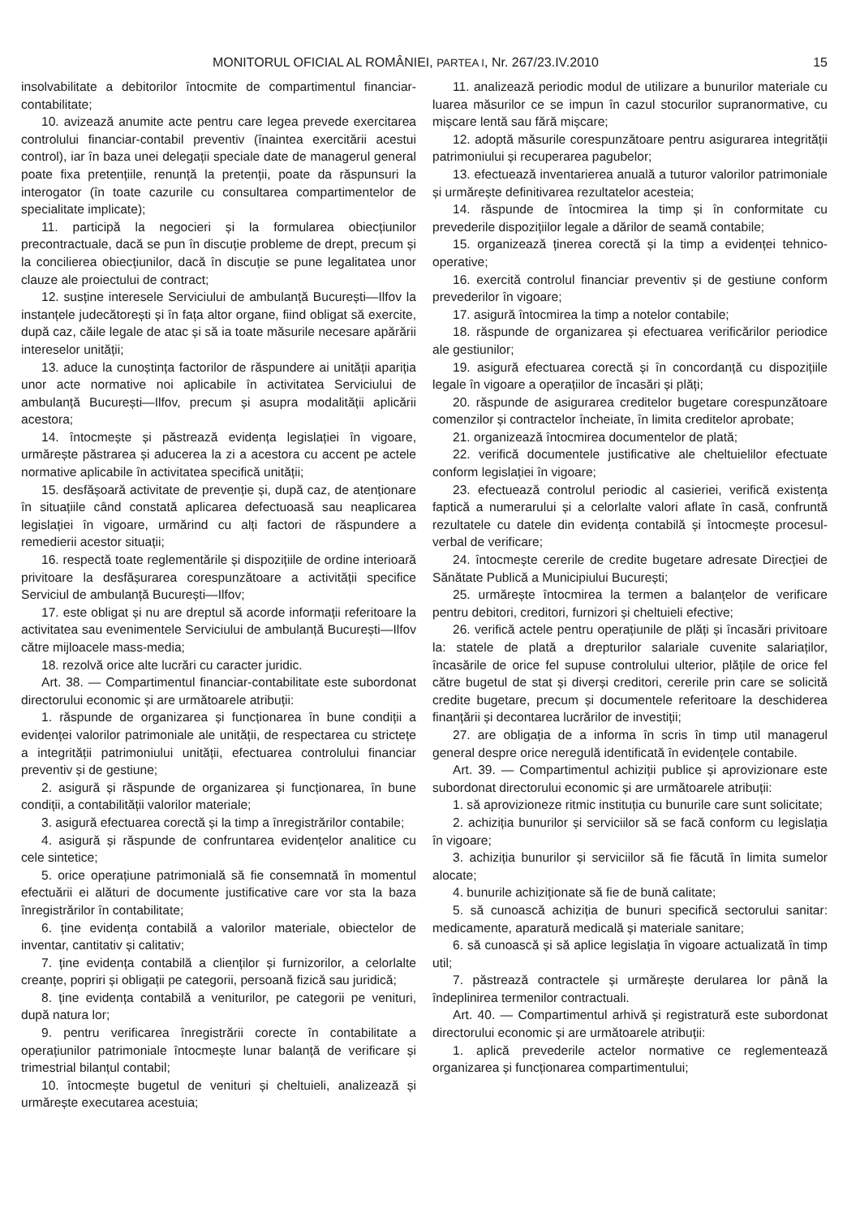MONITORUL OFICIAL AL ROMÂNIEI, PARTEA I, Nr. 267/23.IV.2010 15
insolvabilitate a debitorilor întocmite de compartimentul financiar-contabilitate;
10. avizează anumite acte pentru care legea prevede exercitarea controlului financiar-contabil preventiv (înaintea exercitării acestui control), iar în baza unei delegații speciale date de managerul general poate fixa pretențiile, renunță la pretenții, poate da răspunsuri la interogator (în toate cazurile cu consultarea compartimentelor de specialitate implicate);
11. participă la negocieri și la formularea obiecțiunilor precontractuale, dacă se pun în discuție probleme de drept, precum și la concilierea obiecțiunilor, dacă în discuție se pune legalitatea unor clauze ale proiectului de contract;
12. susține interesele Serviciului de ambulanță București—Ilfov la instanțele judecătorești și în fața altor organe, fiind obligat să exercite, după caz, căile legale de atac și să ia toate măsurile necesare apărării intereselor unității;
13. aduce la cunoștința factorilor de răspundere ai unității apariția unor acte normative noi aplicabile în activitatea Serviciului de ambulanță București—Ilfov, precum și asupra modalității aplicării acestora;
14. întocmește și păstrează evidența legislației în vigoare, urmărește păstrarea și aducerea la zi a acestora cu accent pe actele normative aplicabile în activitatea specifică unității;
15. desfășoară activitate de prevenție și, după caz, de atenționare în situațiile când constată aplicarea defectuoasă sau neaplicarea legislației în vigoare, urmărind cu alți factori de răspundere a remedierii acestor situații;
16. respectă toate reglementările și dispozițiile de ordine interioară privitoare la desfășurarea corespunzătoare a activității specifice Serviciul de ambulanță București—Ilfov;
17. este obligat și nu are dreptul să acorde informații referitoare la activitatea sau evenimentele Serviciului de ambulanță București—Ilfov către mijloacele mass-media;
18. rezolvă orice alte lucrări cu caracter juridic.
Art. 38. — Compartimentul financiar-contabilitate este subordonat directorului economic și are următoarele atribuții:
1. răspunde de organizarea și funcționarea în bune condiții a evidenței valorilor patrimoniale ale unității, de respectarea cu strictețe a integrității patrimoniului unității, efectuarea controlului financiar preventiv și de gestiune;
2. asigură și răspunde de organizarea și funcționarea, în bune condiții, a contabilității valorilor materiale;
3. asigură efectuarea corectă și la timp a înregistrărilor contabile;
4. asigură și răspunde de confruntarea evidențelor analitice cu cele sintetice;
5. orice operațiune patrimonială să fie consemnată în momentul efectuării ei alături de documente justificative care vor sta la baza înregistrărilor în contabilitate;
6. ține evidența contabilă a valorilor materiale, obiectelor de inventar, cantitativ și calitativ;
7. ține evidența contabilă a clienților și furnizorilor, a celorlalte creanțe, popriri și obligații pe categorii, persoană fizică sau juridică;
8. ține evidența contabilă a veniturilor, pe categorii pe venituri, după natura lor;
9. pentru verificarea înregistrării corecte în contabilitate a operațiunilor patrimoniale întocmește lunar balanță de verificare și trimestrial bilanțul contabil;
10. întocmește bugetul de venituri și cheltuieli, analizează și urmărește executarea acestuia;
11. analizează periodic modul de utilizare a bunurilor materiale cu luarea măsurilor ce se impun în cazul stocurilor supranormative, cu mișcare lentă sau fără mișcare;
12. adoptă măsurile corespunzătoare pentru asigurarea integrității patrimoniului și recuperarea pagubelor;
13. efectuează inventarierea anuală a tuturor valorilor patrimoniale și urmărește definitivarea rezultatelor acesteia;
14. răspunde de întocmirea la timp și în conformitate cu prevederile dispozițiilor legale a dărilor de seamă contabile;
15. organizează ținerea corectă și la timp a evidenței tehnico-operative;
16. exercită controlul financiar preventiv și de gestiune conform prevederilor în vigoare;
17. asigură întocmirea la timp a notelor contabile;
18. răspunde de organizarea și efectuarea verificărilor periodice ale gestiunilor;
19. asigură efectuarea corectă și în concordanță cu dispozițiile legale în vigoare a operațiilor de încasări și plăți;
20. răspunde de asigurarea creditelor bugetare corespunzătoare comenzilor și contractelor încheiate, în limita creditelor aprobate;
21. organizează întocmirea documentelor de plată;
22. verifică documentele justificative ale cheltuielilor efectuate conform legislației în vigoare;
23. efectuează controlul periodic al casieriei, verifică existența faptică a numerarului și a celorlalte valori aflate în casă, confruntă rezultatele cu datele din evidența contabilă și întocmește procesul-verbal de verificare;
24. întocmește cererile de credite bugetare adresate Direcției de Sănătate Publică a Municipiului București;
25. urmărește întocmirea la termen a balanțelor de verificare pentru debitori, creditori, furnizori și cheltuieli efective;
26. verifică actele pentru operațiunile de plăți și încasări privitoare la: statele de plată a drepturilor salariale cuvenite salariaților, încasările de orice fel supuse controlului ulterior, plățile de orice fel către bugetul de stat și diverși creditori, cererile prin care se solicită credite bugetare, precum și documentele referitoare la deschiderea finanțării și decontarea lucrărilor de investiții;
27. are obligația de a informa în scris în timp util managerul general despre orice neregulă identificată în evidențele contabile.
Art. 39. — Compartimentul achiziții publice și aprovizionare este subordonat directorului economic și are următoarele atribuții:
1. să aprovizioneze ritmic instituția cu bunurile care sunt solicitate;
2. achiziția bunurilor și serviciilor să se facă conform cu legislația în vigoare;
3. achiziția bunurilor și serviciilor să fie făcută în limita sumelor alocate;
4. bunurile achiziționate să fie de bună calitate;
5. să cunoască achiziția de bunuri specifică sectorului sanitar: medicamente, aparatură medicală și materiale sanitare;
6. să cunoască și să aplice legislația în vigoare actualizată în timp util;
7. păstrează contractele și urmărește derularea lor până la îndeplinirea termenilor contractuali.
Art. 40. — Compartimentul arhivă și registratură este subordonat directorului economic și are următoarele atribuții:
1. aplică prevederile actelor normative ce reglementează organizarea și funcționarea compartimentului;